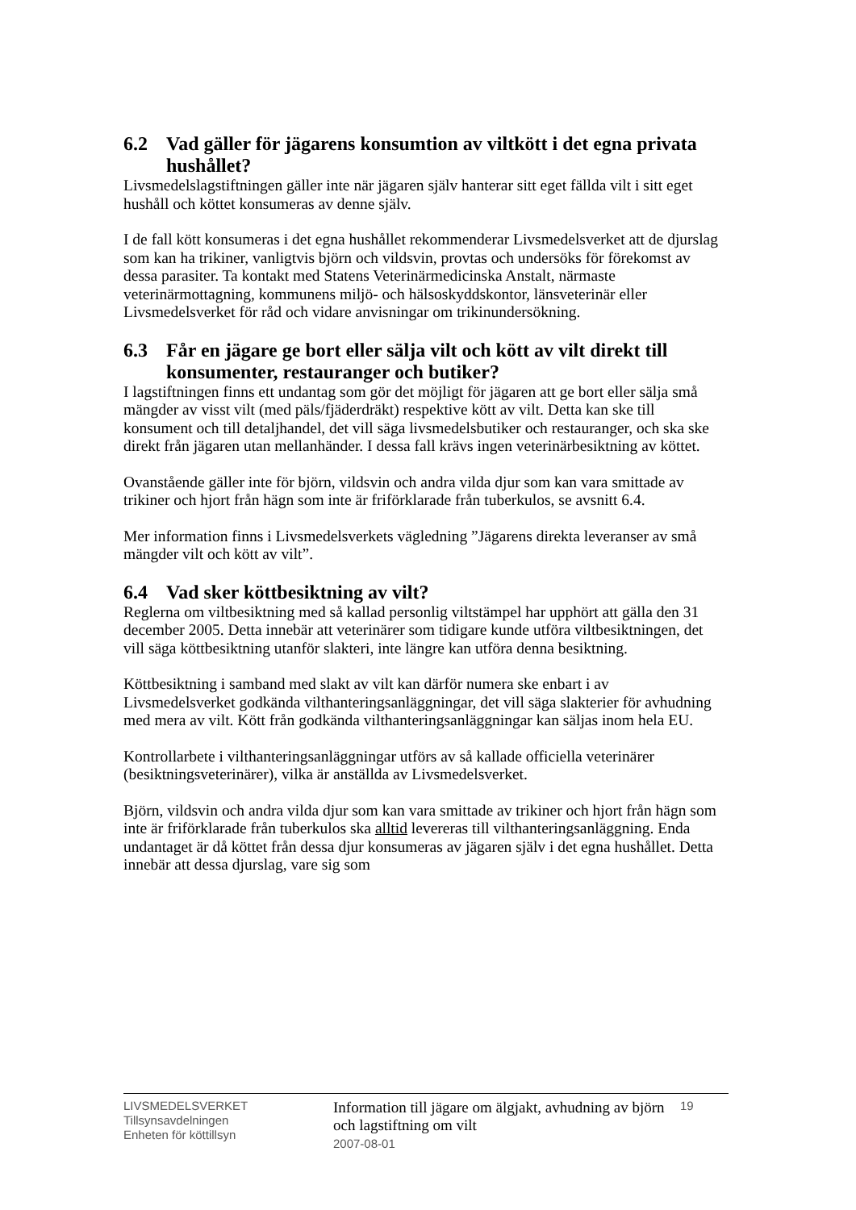6.2 Vad gäller för jägarens konsumtion av viltkött i det egna privata hushållet?
Livsmedelslagstiftningen gäller inte när jägaren själv hanterar sitt eget fällda vilt i sitt eget hushåll och köttet konsumeras av denne själv.
I de fall kött konsumeras i det egna hushållet rekommenderar Livsmedelsverket att de djurslag som kan ha trikiner, vanligtvis björn och vildsvin, provtas och undersöks för förekomst av dessa parasiter. Ta kontakt med Statens Veterinärmedicinska Anstalt, närmaste veterinärmottagning, kommunens miljö- och hälsoskyddskontor, länsveterinär eller Livsmedelsverket för råd och vidare anvisningar om trikinundersökning.
6.3 Får en jägare ge bort eller sälja vilt och kött av vilt direkt till konsumenter, restauranger och butiker?
I lagstiftningen finns ett undantag som gör det möjligt för jägaren att ge bort eller sälja små mängder av visst vilt (med päls/fjäderdräkt) respektive kött av vilt. Detta kan ske till konsument och till detaljhandel, det vill säga livsmedelsbutiker och restauranger, och ska ske direkt från jägaren utan mellanhänder. I dessa fall krävs ingen veterinärbesiktning av köttet.
Ovanstående gäller inte för björn, vildsvin och andra vilda djur som kan vara smittade av trikiner och hjort från hägn som inte är friförklarade från tuberkulos, se avsnitt 6.4.
Mer information finns i Livsmedelsverkets vägledning ”Jägarens direkta leveranser av små mängder vilt och kött av vilt”.
6.4 Vad sker köttbesiktning av vilt?
Reglerna om viltbesiktning med så kallad personlig viltstämpel har upphört att gälla den 31 december 2005. Detta innebär att veterinärer som tidigare kunde utföra viltbesiktningen, det vill säga köttbesiktning utanför slakteri, inte längre kan utföra denna besiktning.
Köttbesiktning i samband med slakt av vilt kan därför numera ske enbart i av Livsmedelsverket godkända vilthanteringsanläggningar, det vill säga slakterier för avhudning med mera av vilt. Kött från godkända vilthanteringsanläggningar kan säljas inom hela EU.
Kontrollarbete i vilthanteringsanläggningar utförs av så kallade officiella veterinärer (besiktningsveterinärer), vilka är anställda av Livsmedelsverket.
Björn, vildsvin och andra vilda djur som kan vara smittade av trikiner och hjort från hägn som inte är friförklarade från tuberkulos ska alltid levereras till vilthanteringsanläggning. Enda undantaget är då köttet från dessa djur konsumeras av jägaren själv i det egna hushållet. Detta innebär att dessa djurslag, vare sig som
LIVSMEDELSVERKET
Tillsynsavdelningen
Enheten för köttillsyn
Information till jägare om älgjakt, avhudning av björn och lagstiftning om vilt
2007-08-01
19